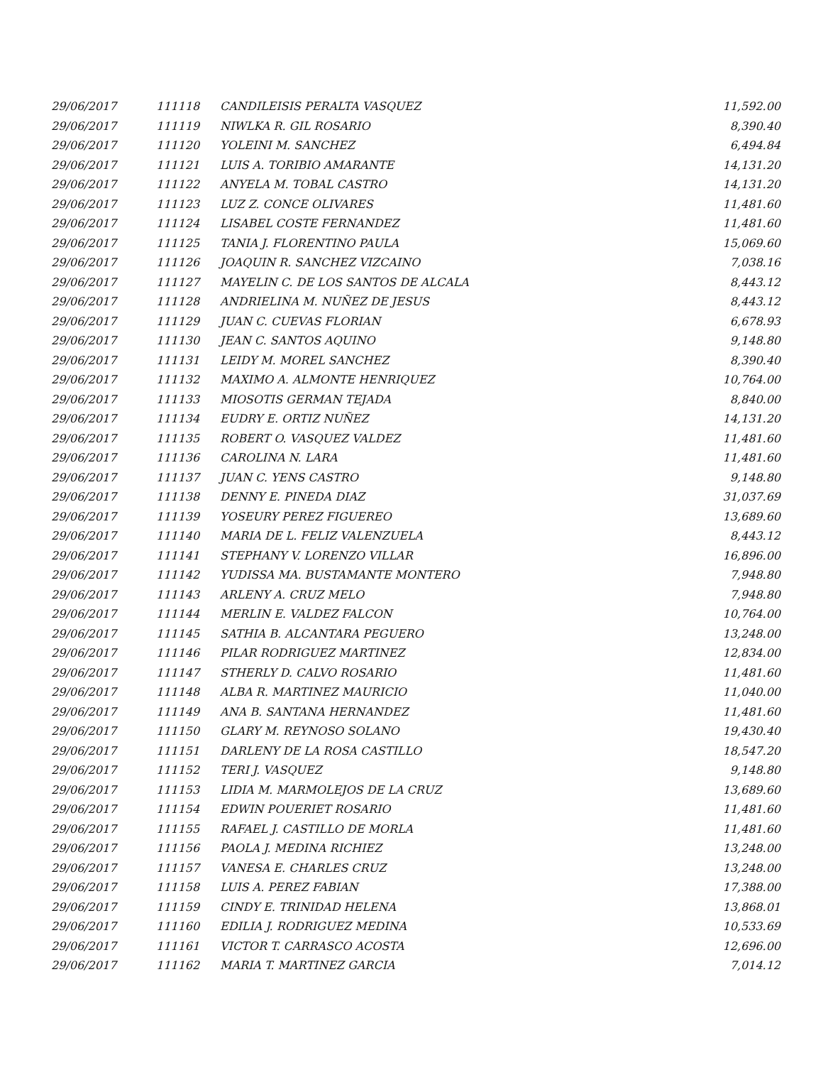| 29/06/2017 | 111118 | CANDILEISIS PERALTA VASQUEZ | 11,592.00 |
| 29/06/2017 | 111119 | NIWLKA R. GIL ROSARIO | 8,390.40 |
| 29/06/2017 | 111120 | YOLEINI M. SANCHEZ | 6,494.84 |
| 29/06/2017 | 111121 | LUIS A. TORIBIO AMARANTE | 14,131.20 |
| 29/06/2017 | 111122 | ANYELA M. TOBAL CASTRO | 14,131.20 |
| 29/06/2017 | 111123 | LUZ Z. CONCE OLIVARES | 11,481.60 |
| 29/06/2017 | 111124 | LISABEL COSTE FERNANDEZ | 11,481.60 |
| 29/06/2017 | 111125 | TANIA J. FLORENTINO PAULA | 15,069.60 |
| 29/06/2017 | 111126 | JOAQUIN R. SANCHEZ VIZCAINO | 7,038.16 |
| 29/06/2017 | 111127 | MAYELIN C. DE LOS SANTOS DE ALCALA | 8,443.12 |
| 29/06/2017 | 111128 | ANDRIELINA M. NUÑEZ DE JESUS | 8,443.12 |
| 29/06/2017 | 111129 | JUAN C. CUEVAS FLORIAN | 6,678.93 |
| 29/06/2017 | 111130 | JEAN C. SANTOS AQUINO | 9,148.80 |
| 29/06/2017 | 111131 | LEIDY M. MOREL SANCHEZ | 8,390.40 |
| 29/06/2017 | 111132 | MAXIMO A. ALMONTE HENRIQUEZ | 10,764.00 |
| 29/06/2017 | 111133 | MIOSOTIS GERMAN TEJADA | 8,840.00 |
| 29/06/2017 | 111134 | EUDRY E. ORTIZ NUÑEZ | 14,131.20 |
| 29/06/2017 | 111135 | ROBERT O. VASQUEZ VALDEZ | 11,481.60 |
| 29/06/2017 | 111136 | CAROLINA N. LARA | 11,481.60 |
| 29/06/2017 | 111137 | JUAN C. YENS CASTRO | 9,148.80 |
| 29/06/2017 | 111138 | DENNY E. PINEDA DIAZ | 31,037.69 |
| 29/06/2017 | 111139 | YOSEURY PEREZ FIGUEREO | 13,689.60 |
| 29/06/2017 | 111140 | MARIA DE L. FELIZ VALENZUELA | 8,443.12 |
| 29/06/2017 | 111141 | STEPHANY V. LORENZO VILLAR | 16,896.00 |
| 29/06/2017 | 111142 | YUDISSA MA. BUSTAMANTE MONTERO | 7,948.80 |
| 29/06/2017 | 111143 | ARLENY A. CRUZ MELO | 7,948.80 |
| 29/06/2017 | 111144 | MERLIN E. VALDEZ FALCON | 10,764.00 |
| 29/06/2017 | 111145 | SATHIA B. ALCANTARA PEGUERO | 13,248.00 |
| 29/06/2017 | 111146 | PILAR RODRIGUEZ MARTINEZ | 12,834.00 |
| 29/06/2017 | 111147 | STHERLY D. CALVO ROSARIO | 11,481.60 |
| 29/06/2017 | 111148 | ALBA R. MARTINEZ MAURICIO | 11,040.00 |
| 29/06/2017 | 111149 | ANA B. SANTANA HERNANDEZ | 11,481.60 |
| 29/06/2017 | 111150 | GLARY M. REYNOSO SOLANO | 19,430.40 |
| 29/06/2017 | 111151 | DARLENY DE LA ROSA CASTILLO | 18,547.20 |
| 29/06/2017 | 111152 | TERI J. VASQUEZ | 9,148.80 |
| 29/06/2017 | 111153 | LIDIA M. MARMOLEJOS DE LA CRUZ | 13,689.60 |
| 29/06/2017 | 111154 | EDWIN POUERIET ROSARIO | 11,481.60 |
| 29/06/2017 | 111155 | RAFAEL J. CASTILLO DE MORLA | 11,481.60 |
| 29/06/2017 | 111156 | PAOLA J. MEDINA RICHIEZ | 13,248.00 |
| 29/06/2017 | 111157 | VANESA E. CHARLES CRUZ | 13,248.00 |
| 29/06/2017 | 111158 | LUIS A. PEREZ FABIAN | 17,388.00 |
| 29/06/2017 | 111159 | CINDY E. TRINIDAD HELENA | 13,868.01 |
| 29/06/2017 | 111160 | EDILIA J. RODRIGUEZ MEDINA | 10,533.69 |
| 29/06/2017 | 111161 | VICTOR T. CARRASCO ACOSTA | 12,696.00 |
| 29/06/2017 | 111162 | MARIA T. MARTINEZ GARCIA | 7,014.12 |